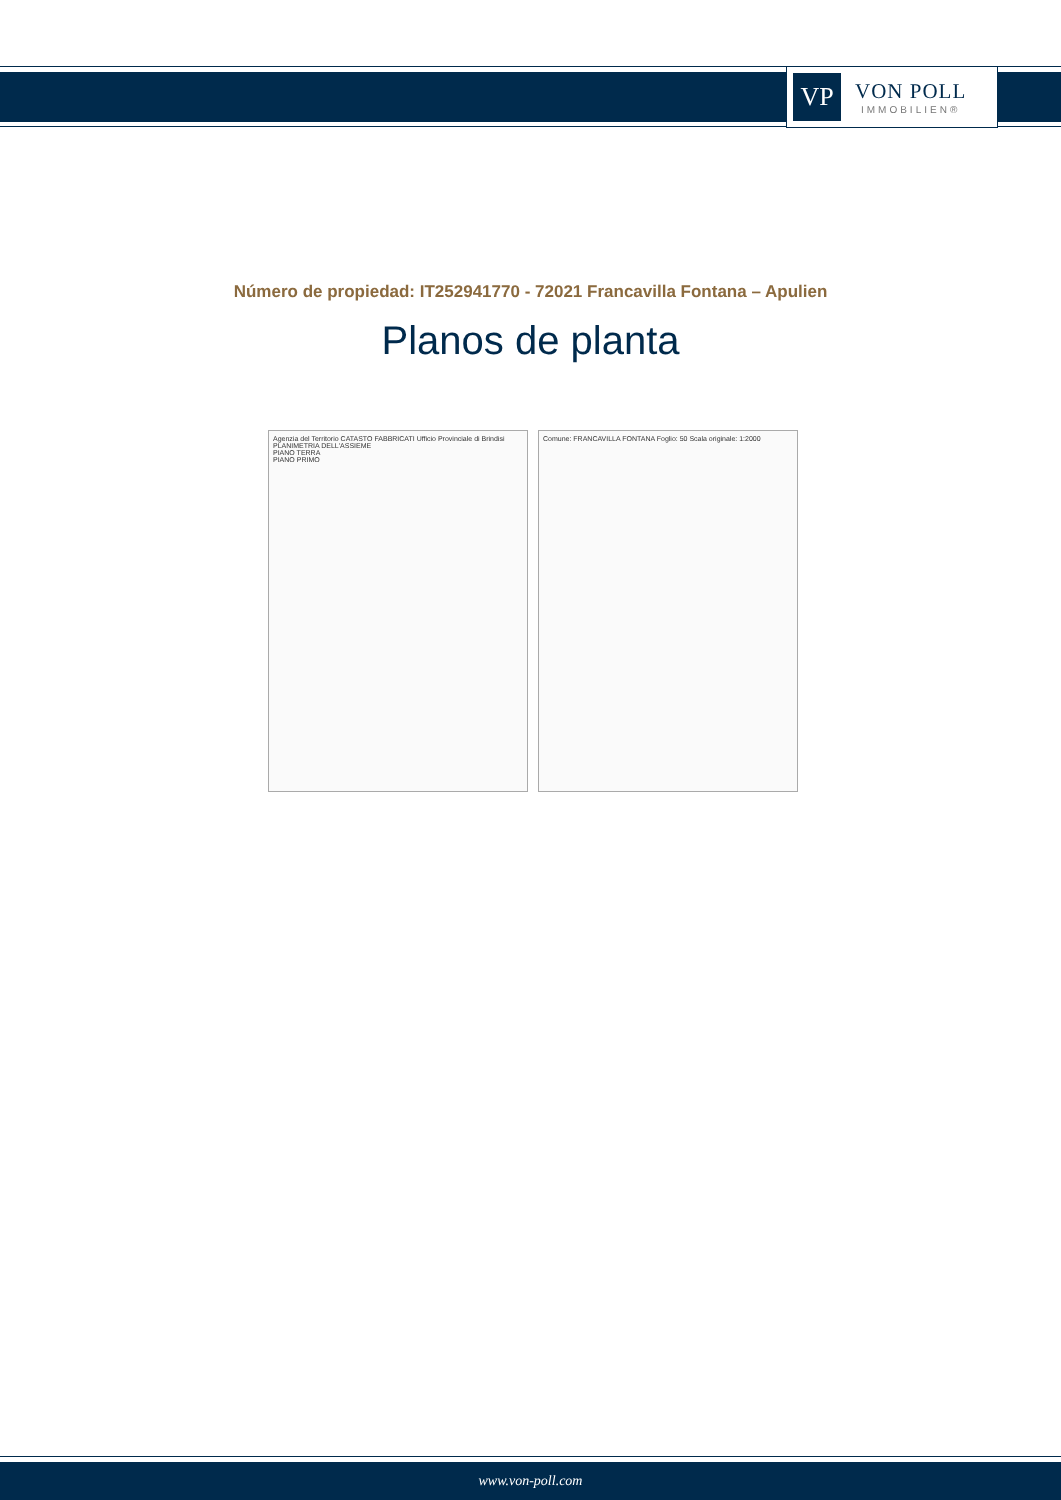VP
VON POLL
IMMOBILIEN®
Número de propiedad: IT252941770 - 72021 Francavilla Fontana – Apulien
Planos de planta
Agenzia del Territorio CATASTO FABBRICATI Ufficio Provinciale di Brindisi
PLANIMETRIA DELL'ASSIEME
PIANO TERRA
PIANO PRIMO
Comune: FRANCAVILLA FONTANA Foglio: 50 Scala originale: 1:2000
www.von-poll.com